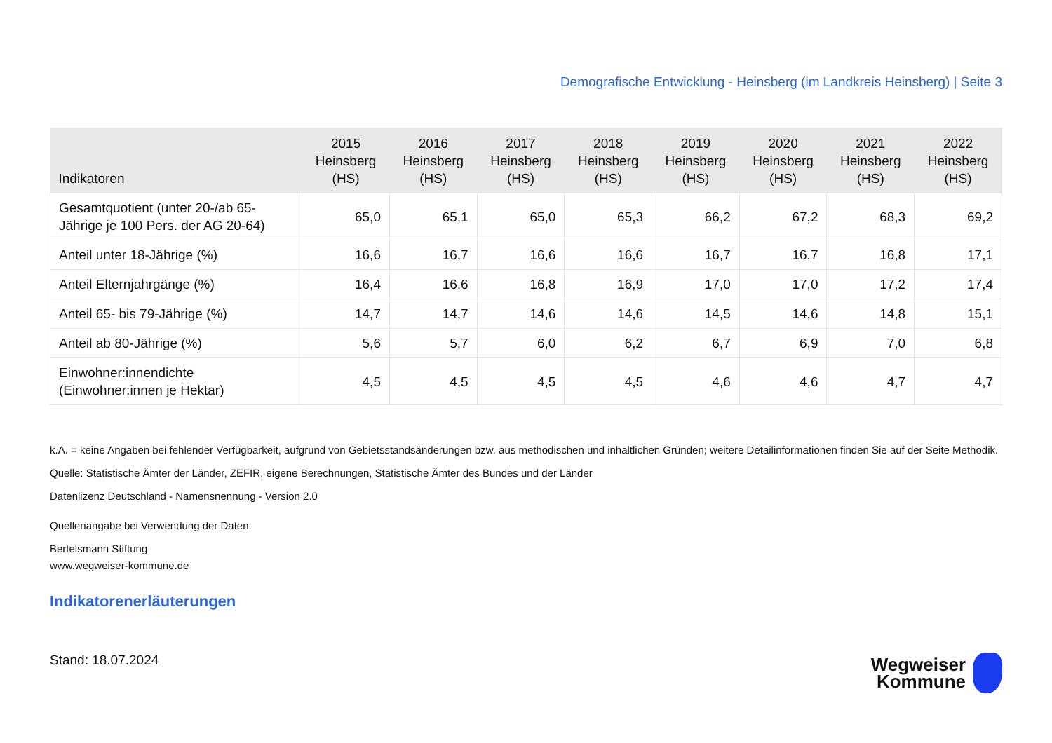Demografische Entwicklung - Heinsberg (im Landkreis Heinsberg) | Seite 3
| Indikatoren | 2015 Heinsberg (HS) | 2016 Heinsberg (HS) | 2017 Heinsberg (HS) | 2018 Heinsberg (HS) | 2019 Heinsberg (HS) | 2020 Heinsberg (HS) | 2021 Heinsberg (HS) | 2022 Heinsberg (HS) |
| --- | --- | --- | --- | --- | --- | --- | --- | --- |
| Gesamtquotient (unter 20-/ab 65- Jährige je 100 Pers. der AG 20-64) | 65,0 | 65,1 | 65,0 | 65,3 | 66,2 | 67,2 | 68,3 | 69,2 |
| Anteil unter 18-Jährige (%) | 16,6 | 16,7 | 16,6 | 16,6 | 16,7 | 16,7 | 16,8 | 17,1 |
| Anteil Elternjahrgänge (%) | 16,4 | 16,6 | 16,8 | 16,9 | 17,0 | 17,0 | 17,2 | 17,4 |
| Anteil 65- bis 79-Jährige (%) | 14,7 | 14,7 | 14,6 | 14,6 | 14,5 | 14,6 | 14,8 | 15,1 |
| Anteil ab 80-Jährige (%) | 5,6 | 5,7 | 6,0 | 6,2 | 6,7 | 6,9 | 7,0 | 6,8 |
| Einwohner:innendichte (Einwohner:innen je Hektar) | 4,5 | 4,5 | 4,5 | 4,5 | 4,6 | 4,6 | 4,7 | 4,7 |
k.A. = keine Angaben bei fehlender Verfügbarkeit, aufgrund von Gebietsstandsänderungen bzw. aus methodischen und inhaltlichen Gründen; weitere Detailinformationen finden Sie auf der Seite Methodik.
Quelle: Statistische Ämter der Länder, ZEFIR, eigene Berechnungen, Statistische Ämter des Bundes und der Länder
Datenlizenz Deutschland - Namensnennung - Version 2.0
Quellenangabe bei Verwendung der Daten:
Bertelsmann Stiftung
www.wegweiser-kommune.de
Indikatorenerläuterungen
Stand: 18.07.2024
Wegweiser
Kommune